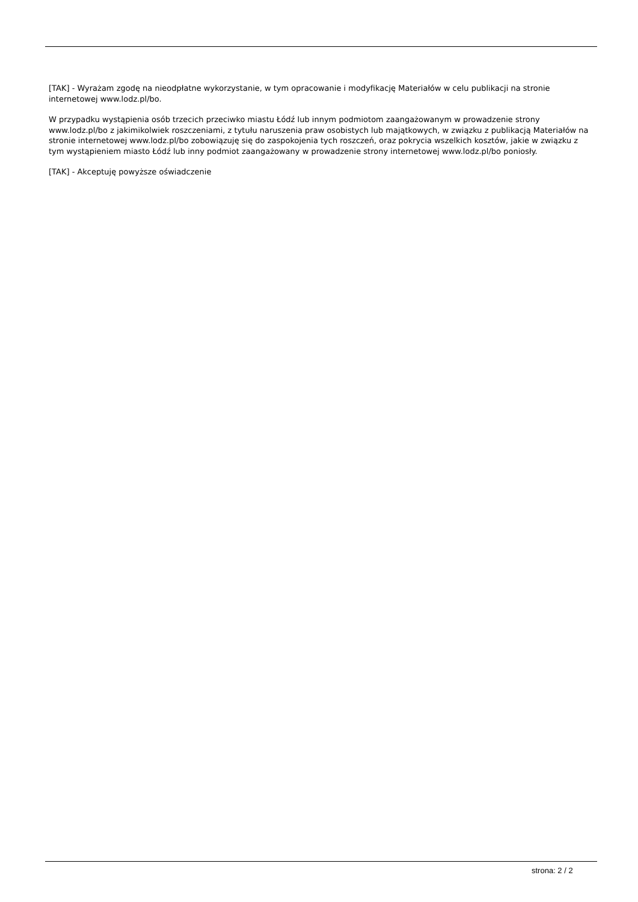[TAK] - Wyrażam zgodę na nieodpłatne wykorzystanie, w tym opracowanie i modyfikację Materiałów w celu publikacji na stronie internetowej www.lodz.pl/bo.
W przypadku wystąpienia osób trzecich przeciwko miastu Łódź lub innym podmiotom zaangażowanym w prowadzenie strony www.lodz.pl/bo z jakimikolwiek roszczeniami, z tytułu naruszenia praw osobistych lub majątkowych, w związku z publikacją Materiałów na stronie internetowej www.lodz.pl/bo zobowiązuję się do zaspokojenia tych roszczeń, oraz pokrycia wszelkich kosztów, jakie w związku z tym wystąpieniem miasto Łódź lub inny podmiot zaangażowany w prowadzenie strony internetowej www.lodz.pl/bo poniosły.
[TAK] - Akceptuję powyższe oświadczenie
strona: 2 / 2